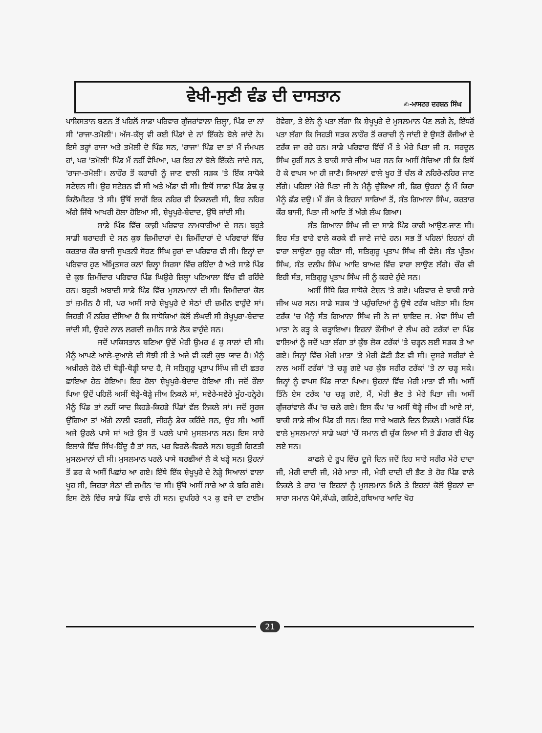ਵੇਖੀ-ਸੁਣੀ ਵੰਡ ਦੀ ਦਾਸਤਾਨ
✍-ਮਾਸਟਰ ਦਰਸ਼ਨ ਸਿੰਘ
ਪਾਕਿਸਤਾਨ ਬਣਨ ਤੋਂ ਪਹਿਲੋਂ ਸਾਡਾ ਪਰਿਵਾਰ ਗੁੱਜਰਾਂਵਾਲਾ ਜ਼ਿਲ੍ਹਾ, ਪਿੰਡ ਦਾ ਨਾਂ ਸੀ 'ਰਾਜਾ-ਤਮੋਲੀ'। ਅੱਜ-ਕੱਲ੍ਹ ਵੀ ਕਈ ਪਿੰਡਾਂ ਦੇ ਨਾਂ ਇੱਕਠੇ ਬੋਲੇ ਜਾਂਦੇ ਨੇ। ਇਸੇ ਤਰ੍ਹਾਂ ਰਾਜਾ ਅਤੇ ਤਮੋਲੀ ਦੋ ਪਿੰਡ ਸਨ, 'ਰਾਜਾ' ਪਿੰਡ ਦਾ ਤਾਂ ਮੈਂ ਜੰਮਪਲ ਹਾਂ, ਪਰ 'ਤਮੋਲੀ' ਪਿੰਡ ਮੈਂ ਨਹੀਂ ਵੇਖਿਆ, ਪਰ ਇਹ ਨਾਂ ਬੋਲੇ ਇੱਕਠੇ ਜਾਂਦੇ ਸਨ, 'ਰਾਜਾ-ਤਮੋਲੀ'। ਲਾਹੌਰ ਤੋਂ ਕਰਾਚੀ ਨੂੰ ਜਾਣ ਵਾਲੀ ਸੜਕ 'ਤੇ ਇੱਕ ਸਾਧੋਕੇ ਸਟੇਸ਼ਨ ਸੀ। ਉਹ ਸਟੇਸ਼ਨ ਵੀ ਸੀ ਅਤੇ ਅੱਡਾ ਵੀ ਸੀ। ਇਥੋਂ ਸਾਡਾ ਪਿੰਡ ਡੇਢ ਕੁ ਕਿਲੋਮੀਟਰ 'ਤੇ ਸੀ। ਉੱਥੋਂ ਲਾਗੋਂ ਇਕ ਨਹਿਰ ਵੀ ਨਿਕਲਦੀ ਸੀ, ਇਹ ਨਹਿਰ ਅੱਗੇ ਜਿੱਥੇ ਆਖਰੀ ਹੋਲਾ ਹੋਇਆ ਸੀ, ਸ਼ੇਖੂਪੁਰੇ-ਬੇਦਾਦ, ਉੱਥੇ ਜਾਂਦੀ ਸੀ।
ਸਾਡੇ ਪਿੰਡ ਵਿੱਚ ਕਾਫ਼ੀ ਪਰਿਵਾਰ ਨਾਮਧਾਰੀਆਂ ਦੇ ਸਨ। ਬਹੁਤੇ ਸਾਡੀ ਬਰਾਦਰੀ ਦੇ ਸਨ ਕੁਝ ਜ਼ਿਮੀਦਾਰਾਂ ਦੇ। ਜ਼ਿਮੀਂਦਾਰਾਂ ਦੇ ਪਰਿਵਾਰਾਂ ਵਿੱਚ ਕਰਤਾਰ ਕੌਰ ਬਾਜੀ ਸੁਪਤਨੀ ਸੋਹਣ ਸਿੰਘ ਹੁਰਾਂ ਦਾ ਪਰਿਵਾਰ ਵੀ ਸੀ। ਇਨ੍ਹਾਂ ਦਾ ਪਰਿਵਾਰ ਹੁਣ ਅੰਮ੍ਰਿਤਸਰ ਕਲਾਂ ਜ਼ਿਲ੍ਹਾ ਸਿਰਸਾ ਵਿੱਚ ਰਹਿੰਦਾ ਹੈ ਅਤੇ ਸਾਡੇ ਪਿੰਡ ਦੇ ਕੁਝ ਜ਼ਿਮੀਂਦਾਰ ਪਰਿਵਾਰ ਪਿੰਡ ਘਿਉਰੇ ਜ਼ਿਲ੍ਹਾ ਪਟਿਆਲਾ ਵਿੱਚ ਵੀ ਰਹਿੰਦੇ ਹਨ। ਬਹੁਤੀ ਅਬਾਦੀ ਸਾਡੇ ਪਿੰਡ ਵਿੱਚ ਮੁਸਲਮਾਨਾਂ ਦੀ ਸੀ। ਜ਼ਿਮੀਦਾਰਾਂ ਕੋਲ ਤਾਂ ਜ਼ਮੀਨ ਹੈ ਸੀ, ਪਰ ਅਸੀਂ ਸਾਰੇ ਸ਼ੇਖੂਪੁਰੇ ਦੇ ਸੇਠਾਂ ਦੀ ਜ਼ਮੀਨ ਵਾਹੁੰਦੇ ਸਾਂ। ਜਿਹੜੀ ਮੈਂ ਨਹਿਰ ਦੱਸਿਆ ਹੈ ਕਿ ਸਾਧੋਕਿਆਂ ਕੋਲੋਂ ਲੰਘਦੀ ਸੀ ਸ਼ੇਖੂਪੁਰਾ-ਬੇਦਾਦ ਜਾਂਦੀ ਸੀ, ਉਹਦੇ ਨਾਲ ਲਗਦੀ ਜ਼ਮੀਨ ਸਾਡੇ ਲੋਕ ਵਾਹੁੰਦੇ ਸਨ।
ਜਦੋਂ ਪਾਕਿਸਤਾਨ ਬਣਿਆ ਉਦੋਂ ਮੇਰੀ ਉਮਰ ੬ ਕੁ ਸਾਲਾਂ ਦੀ ਸੀ। ਮੈਨੂੰ ਆਪਣੇ ਆਲੇ-ਦੁਆਲੇ ਦੀ ਸੋਝੀ ਸੀ ਤੇ ਅਜੇ ਵੀ ਕਈ ਕੁਝ ਯਾਦ ਹੈ। ਮੈਨੂੰ ਅਖ਼ੀਰਲੇ ਹੋਲੇ ਦੀ ਥੋੜ੍ਹੀ-ਥੋੜ੍ਹੀ ਯਾਦ ਹੈ, ਜੋ ਸਤਿਗੁਰੂ ਪ੍ਰਤਾਪ ਸਿੰਘ ਜੀ ਦੀ ਛਤਰ ਛਾਇਆ ਹੇਠ ਹੋਇਆ। ਇਹ ਹੋਲਾ ਸ਼ੇਖੂਪੁਰੇ-ਬੇਦਾਦ ਹੋਇਆ ਸੀ। ਜਦੋਂ ਰੌਲਾ ਪਿਆ ਉਦੋਂ ਪਹਿਲੋਂ ਅਸੀਂ ਥੋੜ੍ਹੇ-ਥੋੜ੍ਹੇ ਜੀਅ ਨਿਕਲੇ ਸਾਂ, ਸਵੇਰੇ-ਸਵੇਰੇ ਮੂੰਹ-ਹਨ੍ਹੇਰੇ। ਮੈਨੂੰ ਪਿੰਡ ਤਾਂ ਨਹੀਂ ਯਾਦ ਕਿਹੜੇ-ਕਿਹੜੇ ਪਿੰਡਾਂ ਵੱਲ ਨਿਕਲੇ ਸਾਂ। ਜਦੋਂ ਸੂਰਜ ਉੱਗਿਆ ਤਾਂ ਅੱਗੇ ਨਾਲੀ ਵਰਗੀ, ਜੀਹਨੂੰ ਡੇਕ ਕਹਿੰਦੇ ਸਨ, ਉਹ ਸੀ। ਅਸੀਂ ਅਜੇ ਉਰਲੇ ਪਾਸੇ ਸਾਂ ਅਤੇ ਉਸ ਤੋਂ ਪਰਲੇ ਪਾਸੇ ਮੁਸਲਮਾਨ ਸਨ। ਇਸ ਸਾਰੇ ਇਲਾਕੇ ਵਿੱਚ ਸਿੱਖ-ਹਿੰਦੂ ਹੈ ਤਾਂ ਸਨ, ਪਰ ਵਿਰਲੇ-ਵਿਰਲੇ ਸਨ। ਬਹੁਤੀ ਗਿਣਤੀ ਮੁਸਲਮਾਨਾਂ ਦੀ ਸੀ। ਮੁਸਲਮਾਨ ਪਰਲੇ ਪਾਸੇ ਬਰਛੀਆਂ ਲੈ ਕੇ ਖੜ੍ਹੇ ਸਨ। ਉਹਨਾਂ ਤੋਂ ਡਰ ਕੇ ਅਸੀਂ ਪਿਛਾਂਹ ਆ ਗਏ। ਇੱਥੇ ਇੱਕ ਸ਼ੇਖੂਪੁਰੇ ਦੇ ਨੇੜ੍ਹੇ ਸਿਆਲਾਂ ਵਾਲਾ ਖੂਹ ਸੀ, ਜਿਹੜਾ ਸੇਠਾਂ ਦੀ ਜ਼ਮੀਨ 'ਚ ਸੀ। ਉੱਥੇ ਅਸੀਂ ਸਾਰੇ ਆ ਕੇ ਬਹਿ ਗਏ। ਇਸ ਟੋਲੇ ਵਿੱਚ ਸਾਡੇ ਪਿੰਡ ਵਾਲੇ ਹੀ ਸਨ। ਦੁਪਹਿਰੇ ੧੨ ਕੁ ਵਜੇ ਦਾ ਟਾਈਮ ਹੋਵੇਗਾ, ਤੇ ਏਨੇ ਨੂੰ ਪਤਾ ਲੱਗਾ ਕਿ ਸ਼ੇਖੂਪੁਰੇ ਦੇ ਮੁਸਲਮਾਨ ਪੈਣ ਲਗੇ ਨੇ, ਇੱਧਰੋਂ ਪਤਾ ਲੱਗਾ ਕਿ ਜਿਹੜੀ ਸੜਕ ਲਾਹੌਰ ਤੋਂ ਕਰਾਚੀ ਨੂੰ ਜਾਂਦੀ ਏ ਉਸਤੋਂ ਫੌਜੀਆਂ ਦੇ ਟਰੱਕ ਜਾ ਰਹੇ ਹਨ। ਸਾਡੇ ਪਰਿਵਾਰ ਵਿੱਚੋਂ ਮੈਂ ਤੇ ਮੇਰੇ ਪਿਤਾ ਜੀ ਸ. ਸਰਦੂਲ ਸਿੰਘ ਹੁਰੀਂ ਸਨ ਤੇ ਬਾਕੀ ਸਾਰੇ ਜੀਅ ਘਰ ਸਨ ਕਿ ਅਸੀਂ ਸੋਚਿਆ ਸੀ ਕਿ ਇਥੋਂ ਹੋ ਕੇ ਵਾਪਸ ਆ ਹੀ ਜਾਣੈ। ਸਿਆਲਾਂ ਵਾਲੇ ਖੂਹ ਤੋਂ ਚੱਲ ਕੇ ਨਹਿਰੇ-ਨਹਿਰ ਜਾਣ ਲੱਗੇ। ਪਹਿਲਾਂ ਮੇਰੇ ਪਿਤਾ ਜੀ ਨੇ ਮੈਨੂੰ ਚੁੱਕਿਆ ਸੀ, ਫਿਰ ਉਹਨਾਂ ਨੂੰ ਮੈਂ ਕਿਹਾ ਮੈਨੂੰ ਛੱਡ ਦਉ। ਮੈਂ ਭੱਜ ਕੇ ਇਹਨਾਂ ਸਾਰਿਆਂ ਤੋਂ, ਸੰਤ ਗਿਆਨਾ ਸਿੰਘ, ਕਰਤਾਰ ਕੌਰ ਬਾਜੀ, ਪਿਤਾ ਜੀ ਆਦਿ ਤੋਂ ਅੱਗੇ ਲੰਘ ਗਿਆ।
ਸੰਤ ਗਿਆਨਾ ਸਿੰਘ ਜੀ ਦਾ ਸਾਡੇ ਪਿੰਡ ਕਾਫੀ ਆਉਣ-ਜਾਣ ਸੀ। ਇਹ ਸੰਤ ਵਾਰੇ ਵਾਲੇ ਕਰਕੇ ਵੀ ਜਾਣੇ ਜਾਂਦੇ ਹਨ। ਸਭ ਤੋਂ ਪਹਿਲਾਂ ਇਹਨਾਂ ਹੀ ਵਾਰਾ ਲਾਉਣਾ ਸ਼ੁਰੂ ਕੀਤਾ ਸੀ, ਸਤਿਗੁਰੂ ਪ੍ਰਤਾਪ ਸਿੰਘ ਜੀ ਵੇਲੇ। ਸੰਤ ਪ੍ਰੀਤਮ ਸਿੰਘ, ਸੰਤ ਦਲੀਪ ਸਿੰਘ ਆਦਿ ਬਾਅਦ ਵਿੱਚ ਵਾਰਾ ਲਾਉਣ ਲੱਗੇ। ਚੌਰ ਵੀ ਇਹੀ ਸੰਤ, ਸਤਿਗੁਰੂ ਪ੍ਰਤਾਪ ਸਿੰਘ ਜੀ ਨੂੰ ਕਰਦੇ ਹੁੰਦੇ ਸਨ।
ਅਸੀਂ ਸਿੱਧੇ ਫਿਰ ਸਾਧੋਕੇ ਟੇਸ਼ਨ 'ਤੇ ਗਏ। ਪਰਿਵਾਰ ਦੇ ਬਾਕੀ ਸਾਰੇ ਜੀਅ ਘਰ ਸਨ। ਸਾਡੇ ਸੜਕ 'ਤੇ ਪਹੁੰਚਦਿਆਂ ਨੂੰ ਉਥੇ ਟਰੱਕ ਖਲੋਤਾ ਸੀ। ਇਸ ਟਰੱਕ 'ਚ ਮੈਨੂੰ ਸੰਤ ਗਿਆਨਾ ਸਿੰਘ ਜੀ ਨੇ ਜਾਂ ਸ਼ਾਇਦ ਜ. ਮੇਵਾ ਸਿੰਘ ਦੀ ਮਾਤਾ ਨੇ ਫੜ੍ਹ ਕੇ ਚੜ੍ਹਾਇਆ। ਇਹਨਾਂ ਫੌਜੀਆਂ ਦੇ ਲੰਘ ਰਹੇ ਟਰੱਕਾਂ ਦਾ ਪਿੰਡ ਵਾਲਿਆਂ ਨੂੰ ਜਦੋਂ ਪਤਾ ਲੱਗਾ ਤਾਂ ਕੁੱਝ ਲੋਕ ਟਰੱਕਾਂ 'ਤੇ ਚੜ੍ਹਨ ਲਈ ਸੜਕ ਤੇ ਆ ਗਏ। ਜਿਨ੍ਹਾਂ ਵਿੱਚ ਮੇਰੀ ਮਾਤਾ 'ਤੇ ਮੇਰੀ ਛੋਟੀ ਭੈਣ ਵੀ ਸੀ। ਦੂਸਰੇ ਸਰੀਰਾਂ ਦੇ ਨਾਲ ਅਸੀਂ ਟਰੱਕਾਂ 'ਤੇ ਚੜ੍ਹ ਗਏ ਪਰ ਕੁੱਝ ਸਰੀਰ ਟਰੱਕਾਂ 'ਤੇ ਨਾ ਚੜ੍ਹ ਸਕੇ। ਜਿਨ੍ਹਾਂ ਨੂੰ ਵਾਪਸ ਪਿੰਡ ਜਾਣਾ ਪਿਆ। ਉਹਨਾਂ ਵਿੱਚ ਮੇਰੀ ਮਾਤਾ ਵੀ ਸੀ। ਅਸੀਂ ਤਿੰਨੇ ਏਸ ਟਰੱਕ 'ਚ ਚੜ੍ਹ ਗਏ, ਮੈਂ, ਮੇਰੀ ਭੈਣ ਤੇ ਮੇਰੇ ਪਿਤਾ ਜੀ। ਅਸੀਂ ਗੁੱਜਰਾਂਵਾਲੇ ਕੈਂਪ 'ਚ ਚਲੇ ਗਏ। ਇਸ ਕੈਂਪ 'ਚ ਅਸੀਂ ਥੋੜ੍ਹੇ ਜੀਅ ਹੀ ਆਏ ਸਾਂ, ਬਾਕੀ ਸਾਡੇ ਜੀਅ ਪਿੰਡ ਹੀ ਸਨ। ਇਹ ਸਾਰੇ ਅਗਲੇ ਦਿਨ ਨਿਕਲੇ। ਮਗਰੋਂ ਪਿੰਡ ਵਾਲੇ ਮੁਸਲਮਾਨਾਂ ਸਾਡੇ ਘਰਾਂ 'ਚੋਂ ਸਮਾਨ ਵੀ ਚੁੱਕ ਲਿਆ ਸੀ ਤੇ ਡੰਗਰ ਵੀ ਖੋਲ੍ਹ ਲਏ ਸਨ।
ਕਾਫਲੇ ਦੇ ਰੂਪ ਵਿੱਚ ਦੂਜੇ ਦਿਨ ਜਦੋਂ ਇਹ ਸਾਰੇ ਸਰੀਰ ਮੇਰੇ ਦਾਦਾ ਜੀ, ਮੇਰੀ ਦਾਦੀ ਜੀ, ਮੇਰੇ ਮਾਤਾ ਜੀ, ਮੇਰੀ ਦਾਦੀ ਦੀ ਭੈਣ ਤੇ ਹੋਰ ਪਿੰਡ ਵਾਲੇ ਨਿਕਲੇ ਤੇ ਰਾਹ 'ਚ ਇਹਨਾਂ ਨੂੰ ਮੁਸਲਮਾਨ ਮਿਲੇ ਤੇ ਇਹਨਾਂ ਕੋਲੋਂ ਉਹਨਾਂ ਦਾ ਸਾਰਾ ਸਮਾਨ ਪੈਸੇ,ਕੱਪੜੇ, ਗਹਿਣੇ,ਹਥਿਆਰ ਆਦਿ ਖੋਹ
21